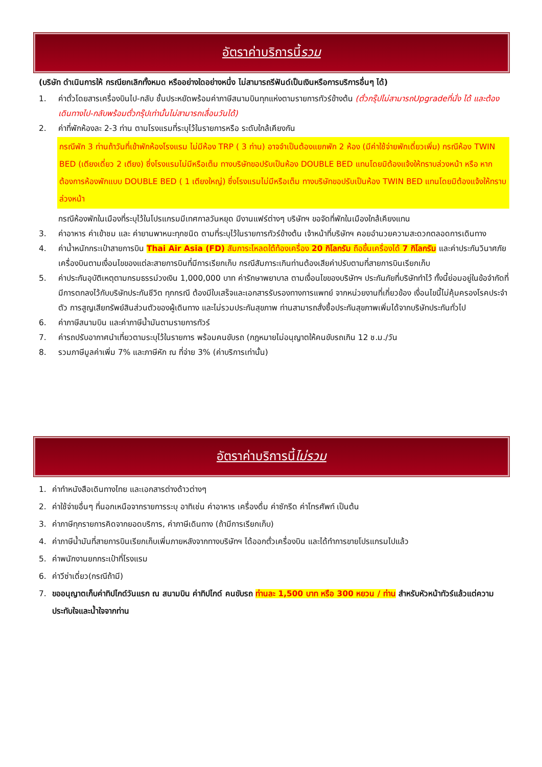อัตราค่าบริการนี้ รวม
(บริษัท ดำเนินการให้ กรณียกเลิกทั้งหมด หรืออย่างใดอย่างหนึ่ง ไม่สามารถรีฟันด์เป็นเงินหรือการบริการอื่นๆ ได้)
1. ค่าตั๋วโดยสารเครื่องบินไป-กลับ ชั้นประหยัดพร้อมค่าภาษีสนามบินทุกแห่งตามรายการทัวร์ข้างต้น (ตั๋วกรุ๊ปไม่สามารถUpgradeที่นั่ง ได้ และต้องเดินทางไป-กลับพร้อมตั๋วกรุ๊ปเท่านั้นไม่สามารถเลื่อนวันได้)
2. ค่าที่พักห้องละ 2-3 ท่าน ตามโรงแรมที่ระบุไว้ในรายการหรือ ระดับใกล้เคียงกัน
กรณีพัก 3 ท่านถ้าวันที่เข้าพักห้องโรงแรม ไม่มีห้อง TRP ( 3 ท่าน) อาจจำเป็นต้องแยกพัก 2 ห้อง (มีค่าใช้จ่ายพักเดี่ยวเพิ่ม) กรณีห้อง TWIN BED (เตียงเดี่ยว 2 เตียง) ซึ่งโรงแรมไม่มีหรือเต็ม ทางบริษัทขอปรับเป็นห้อง DOUBLE BED แทนโดยมิต้องแจ้งให้ทราบล่วงหน้า หรือ หากต้องการห้องพักแบบ DOUBLE BED ( 1 เตียงใหญ่) ซึ่งโรงแรมไม่มีหรือเต็ม ทางบริษัทขอปรับเป็นห้อง TWIN BED แทนโดยมิต้องแจ้งให้ทราบล่วงหน้า
กรณีห้องพักในเมืองที่ระบุไว้ในโปรแกรมมีเทศกาลวันหยุด มีงานแฟร์ต่างๆ บริษัทฯ ขอจัดที่พักในเมืองใกล้เคียงแทน
3. ค่าอาหาร ค่าเข้าชม และ ค่ายานพาหนะทุกชนิด ตามที่ระบุไว้ในรายการทัวร์ข้างต้น เจ้าหน้าที่บริษัทฯ คอยอำนวยความสะดวกตลอดการเดินทาง
4. ค่าน้ำหนักกระเป๋าสายการบิน Thai Air Asia (FD) สัมภาระโหลดใต้ท้องเครื่อง 20 กิโลกรัม ถือขึ้นเครื่องได้ 7 กิโลกรัม และค่าประกันวินาศภัยเครื่องบินตามเงื่อนไขของแต่ละสายการบินที่มีการเรียกเก็บ กรณีสัมภาระเกินท่านต้องเสียค่าปรับตามที่สายการบินเรียกเก็บ
5. ค่าประกันอุบัติเหตุตามกรมธรรม์วงเงิน 1,000,000 บาท ค่ารักษาพยาบาล ตามเงื่อนไขของบริษัทฯ ประกันภัยที่บริษัททำไว้ ทั้งนี้ย่อมอยู่ในข้อจำกัดที่มีการตกลงไว้กับบริษัทประกันชีวิต ทุกกรณี ต้องมีใบเสร็จและเอกสารรับรองทางการแพทย์ จากหน่วยงานที่เกี่ยวข้อง เงื่อนไขนี้ไม่คุ้มครองโรคประจำตัว การสูญเสียทรัพย์สินส่วนตัวของผู้เดินทาง และไม่รวมประกันสุขภาพ ท่านสามารถสั่งซื้อประกันสุขภาพเพิ่มได้จากบริษัทประกันทั่วไป
6. ค่าภาษีสนามบิน และค่าภาษีน้ำมันตามรายการทัวร์
7. ค่ารถปรับอากาศนำเที่ยวตามระบุไว้ในรายการ พร้อมคนขับรถ (กฎหมายไม่อนุญาตให้คนขับรถเกิน 12 ช.ม./วัน
8. รวมภาษีมูลค่าเพิ่ม 7% และภาษีหัก ณ ที่จ่าย 3% (ค่าบริการเท่านั้น)
อัตราค่าบริการนี้ ไม่รวม
1. ค่าทำหนังสือเดินทางไทย และเอกสารต่างด้าวต่างๆ
2. ค่าใช้จ่ายอื่นๆ ที่นอกเหนือจากรายการระบุ อาทิเช่น ค่าอาหาร เครื่องดื่ม ค่าซักรีด ค่าโทรศัพท์ เป็นต้น
3. ค่าภาษีทุกรายการคิดจากยอดบริการ, ค่าภาษีเดินทาง (ถ้ามีการเรียกเก็บ)
4. ค่าภาษีน้ำมันที่สายการบินเรียกเก็บเพิ่มภายหลังจากทางบริษัทฯ ได้ออกตั๋วเครื่องบิน และได้ทำการขายโปรแกรมไปแล้ว
5. ค่าพนักงานยกกระเป๋าที่โรงแรม
6. ค่าวีซ่าเดี่ยว(กรณีถ้ามี)
7. ขออนุญาตเก็บค่าทิปไกด์วันแรก ณ สนามบิน ค่าทิปไกด์ คนขับรถ ท่านละ 1,500 บาท หรือ 300 หยวน / ท่าน สำหรับหัวหน้าทัวร์แล้วแต่ความประทับใจและน้ำใจจากท่าน